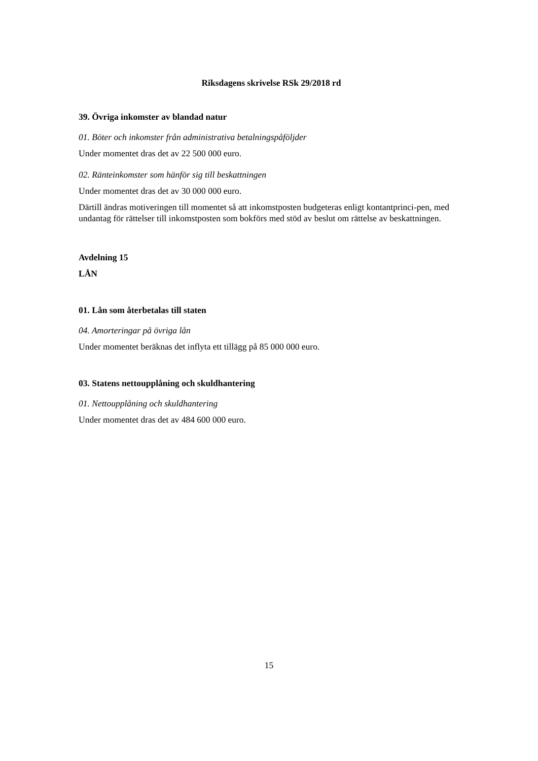Riksdagens skrivelse RSk 29/2018 rd
39. Övriga inkomster av blandad natur
01. Böter och inkomster från administrativa betalningspåföljder
Under momentet dras det av 22 500 000 euro.
02. Ränteinkomster som hänför sig till beskattningen
Under momentet dras det av 30 000 000 euro.
Därtill ändras motiveringen till momentet så att inkomstposten budgeteras enligt kontantprinci-pen, med undantag för rättelser till inkomstposten som bokförs med stöd av beslut om rättelse av beskattningen.
Avdelning 15
LÅN
01. Lån som återbetalas till staten
04. Amorteringar på övriga lån
Under momentet beräknas det inflyta ett tillägg på 85 000 000 euro.
03. Statens nettoupplåning och skuldhantering
01. Nettoupplåning och skuldhantering
Under momentet dras det av 484 600 000 euro.
15